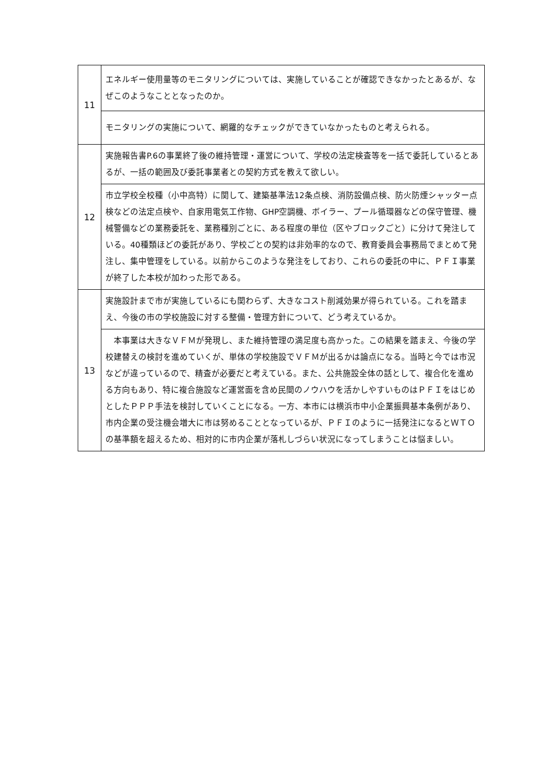| 11 | エネルギー使用量等のモニタリングについては、実施していることが確認できなかったとあるが、なぜこのようなこととなったのか。 |
| | モニタリングの実施について、網羅的なチェックができていなかったものと考えられる。 |
| 12 | 実施報告書P.6の事業終了後の維持管理・運営について、学校の法定検査等を一括で委託しているとあるが、一括の範囲及び委託事業者との契約方式を教えて欲しい。 |
| | 市立学校全校種（小中高特）に関して、建築基準法12条点検、消防設備点検、防火防煙シャッター点検などの法定点検や、自家用電気工作物、GHP空調機、ボイラー、プール循環器などの保守管理、機械警備などの業務委託を、業務種別ごとに、ある程度の単位（区やブロックごと）に分けて発注している。40種類ほどの委託があり、学校ごとの契約は非効率的なので、教育委員会事務局でまとめて発注し、集中管理をしている。以前からこのような発注をしており、これらの委託の中に、ＰＦＩ事業が終了した本校が加わった形である。 |
| 13 | 実施設計まで市が実施しているにも関わらず、大きなコスト削減効果が得られている。これを踏まえ、今後の市の学校施設に対する整備・管理方針について、どう考えているか。 |
| | 本事業は大きなＶＦＭが発現し、また維持管理の満足度も高かった。この結果を踏まえ、今後の学校建替えの検討を進めていくが、単体の学校施設でＶＦＭが出るかは論点になる。当時と今では市況などが違っているので、精査が必要だと考えている。また、公共施設全体の話として、複合化を進める方向もあり、特に複合施設など運営面を含め民間のノウハウを活かしやすいものはＰＦＩをはじめとしたＰＰＰ手法を検討していくことになる。一方、本市には横浜市中小企業振興基本条例があり、市内企業の受注機会増大に市は努めることとなっているが、ＰＦＩのように一括発注になるとＷＴＯの基準額を超えるため、相対的に市内企業が落札しづらい状況になってしまうことは悩ましい。 |